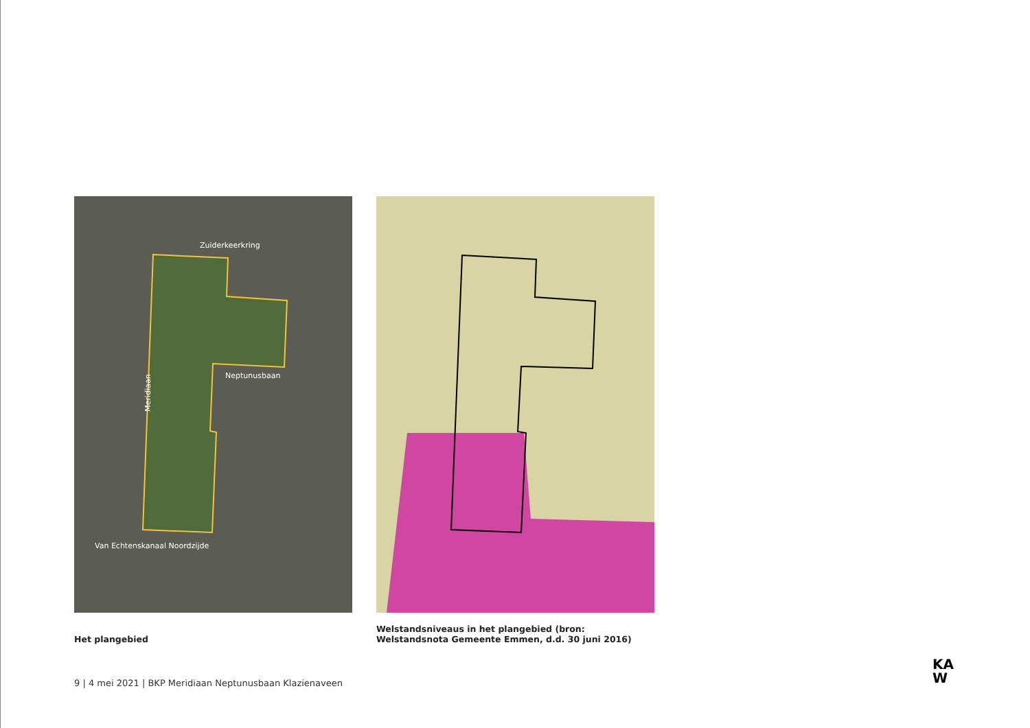Zuiderkeerkring
Neptunusbaan
Van Echtenskanaal Noordzijde
Meridiaan
Het plangebied
Welstandsniveaus in het plangebied (bron: Welstandsnota Gemeente Emmen, d.d. 30 juni 2016)
9 | 4 mei 2021 | BKP Meridiaan Neptunusbaan Klazienaveen
KA
W